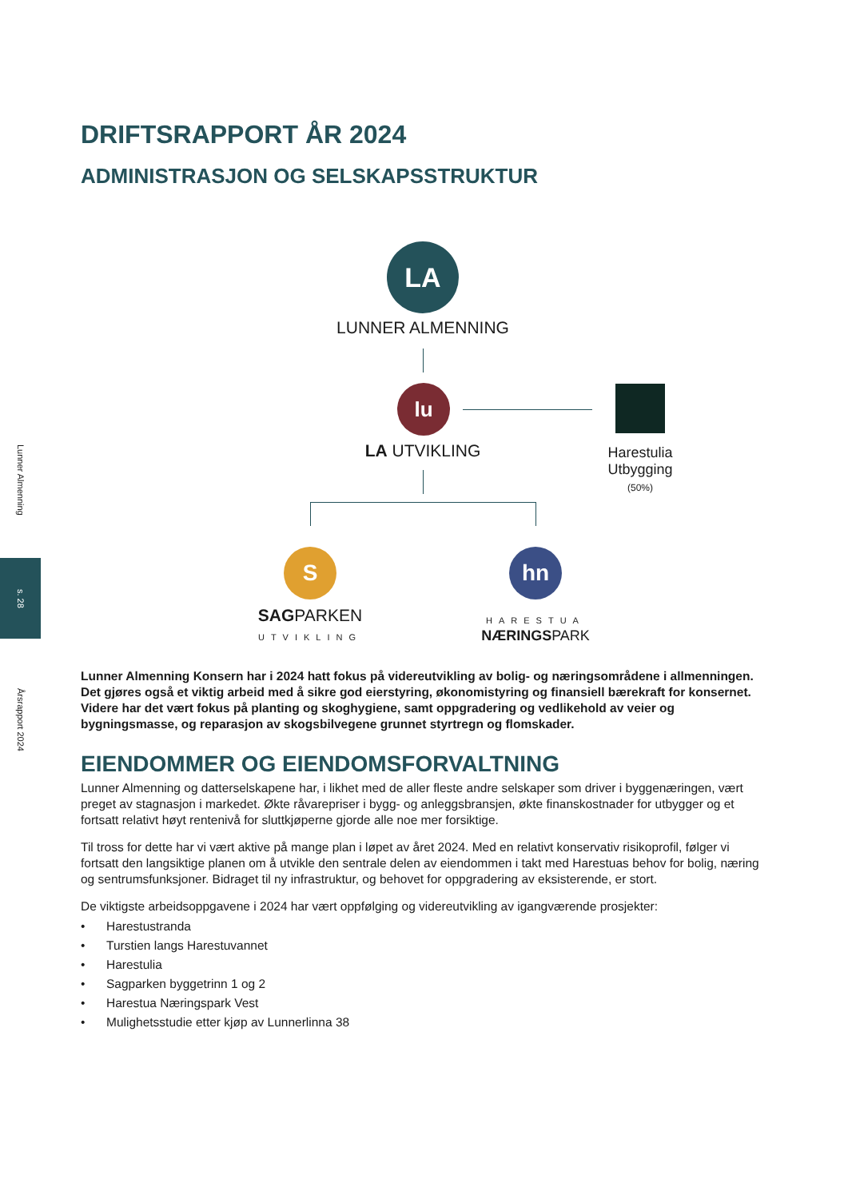Lunner Almenning
s. 28
Årsrapport 2024
DRIFTSRAPPORT ÅR 2024
ADMINISTRASJON OG SELSKAPSSTRUKTUR
LA
LUNNER ALMENNING
lu
LA UTVIKLING
Harestulia
Utbygging
(50%)
S
SAGPARKEN
UTVIKLING
hn
HARESTUA
NÆRINGSPARK
Lunner Almenning Konsern har i 2024 hatt fokus på videreutvikling av bolig- og næringsområdene i allmenningen. Det gjøres også et viktig arbeid med å sikre god eierstyring, økonomistyring og finansiell bærekraft for konsernet. Videre har det vært fokus på planting og skoghygiene, samt oppgradering og vedlikehold av veier og bygningsmasse, og reparasjon av skogsbilvegene grunnet styrtregn og flomskader.
EIENDOMMER OG EIENDOMSFORVALTNING
Lunner Almenning og datterselskapene har, i likhet med de aller fleste andre selskaper som driver i byggenæringen, vært preget av stagnasjon i markedet. Økte råvarepriser i bygg- og anleggsbransjen, økte finanskostnader for utbygger og et fortsatt relativt høyt rentenivå for sluttkjøperne gjorde alle noe mer forsiktige.
Til tross for dette har vi vært aktive på mange plan i løpet av året 2024. Med en relativt konservativ risikoprofil, følger vi fortsatt den langsiktige planen om å utvikle den sentrale delen av eiendommen i takt med Harestuas behov for bolig, næring og sentrumsfunksjoner. Bidraget til ny infrastruktur, og behovet for oppgradering av eksisterende, er stort.
De viktigste arbeidsoppgavene i 2024 har vært oppfølging og videreutvikling av igangværende prosjekter:
• Harestustranda
• Turstien langs Harestuvannet
• Harestulia
• Sagparken byggetrinn 1 og 2
• Harestua Næringspark Vest
• Mulighetsstudie etter kjøp av Lunnerlinna 38